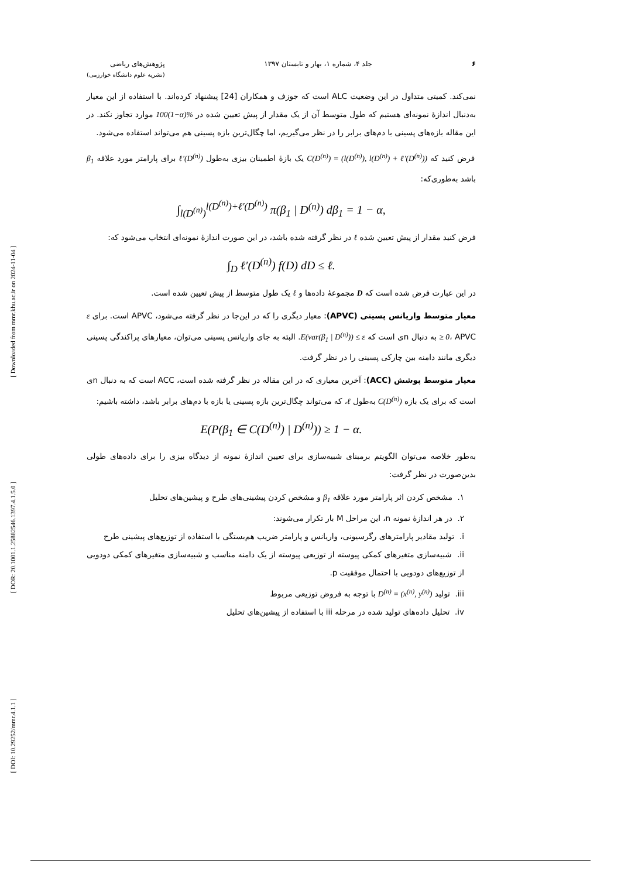[ Downloaded from mmr.khu.ac.ir on 2024-11-04 ]
[ DOR: 20.1001.1.25882546.1397.4.1.5.0 ]
[ DOI: 10.29252/mmr.4.1.1 ]
۶ جلد ۴، شماره ۱، بهار و تابستان ۱۳۹۷
پژوهش‌های ریاضی
(نشریه علوم دانشگاه خوارزمی)
نمی‌کند. کمیتی متداول در این وضعیت ALC است که جوزف و همکاران [24] پیشنهاد کرده‌اند. با استفاده از این معیار به‌دنبال اندازهٔ نمونه‌ای هستیم که طول متوسط آن از یک مقدار از پیش تعیین شده در 100(1−α)% موارد تجاوز نکند. در این مقاله بازه‌های پسینی با دم‌های برابر را در نظر می‌گیریم، اما چگال‌ترین بازه پسینی هم می‌تواند استفاده می‌شود.
فرض کنید که C(D<sup>(n)</sup>) = (l(D<sup>(n)</sup>), l(D<sup>(n)</sup>) + ℓ′(D<sup>(n)</sup>)) یک بازهٔ اطمینان بیزی به‌طول ℓ′(D<sup>(n)</sup>) برای پارامتر مورد علاقه β<sub>1</sub> باشد به‌طوری‌که:
∫<sub>l(D<sup>(n)</sup>)</sub><sup>l(D<sup>(n)</sup>)+ℓ′(D<sup>(n)</sup>)</sup> π(β<sub>1</sub> | D<sup>(n)</sup>) dβ<sub>1</sub> = 1 − α,
فرض کنید مقدار از پیش تعیین شده ℓ در نظر گرفته شده باشد، در این صورت اندازهٔ نمونه‌ای انتخاب می‌شود که:
∫<sub>D</sub> ℓ′(D<sup>(n)</sup>) f(D) dD ≤ ℓ.
در این عبارت فرض شده است که D مجموعهٔ داده‌ها و ℓ یک طول متوسط از پیش تعیین شده است.
معیار متوسط واریانس پسینی (APVC): معیار دیگری را که در این‌جا در نظر گرفته می‌شود، APVC است. برای ε ≥ 0، APVC به دنبال nی است که E(var(β<sub>1</sub> | D<sup>(n)</sup>)) ≤ ε. البته به جای واریانس پسینی می‌توان، معیارهای پراکندگی پسینی دیگری مانند دامنه بین چارکی پسینی را در نظر گرفت.
معیار متوسط پوشش (ACC): آخرین معیاری که در این مقاله در نظر گرفته شده است، ACC است که به دنبال nی است که برای یک بازه C(D<sup>(n)</sup>) به‌طول ℓ، که می‌تواند چگال‌ترین بازه پسینی یا بازه با دم‌های برابر باشد، داشته باشیم:
E(P(β<sub>1</sub> ∈ C(D<sup>(n)</sup>) | D<sup>(n)</sup>)) ≥ 1 − α.
به‌طور خلاصه می‌توان الگویتم برمبنای شبیه‌سازی برای تعیین اندازهٔ نمونه از دیدگاه بیزی را برای داده‌های طولی بدین‌صورت در نظر گرفت:
۱. مشخص کردن اثر پارامتر مورد علاقه β<sub>1</sub> و مشخص کردن پیشینی‌های طرح و پیشین‌های تحلیل
۲. در هر اندازهٔ نمونه n، این مراحل M بار تکرار می‌شوند:
i. تولید مقادیر پارامترهای رگرسیونی، واریانس و پارامتر ضریب هم‌بستگی با استفاده از توزیع‌های پیشینی طرح
ii. شبیه‌سازی متغیرهای کمکی پیوسته از توزیعی پیوسته از یک دامنه مناسب و شبیه‌سازی متغیرهای کمکی دودویی از توزیع‌های دودویی با احتمال موفقیت p.
iii. تولید D<sup>(n)</sup> = (x<sup>(n)</sup>, y<sup>(n)</sup>) با توجه به فروض توزیعی مربوط
iv. تحلیل داده‌های تولید شده در مرحله iii با استفاده از پیشین‌های تحلیل